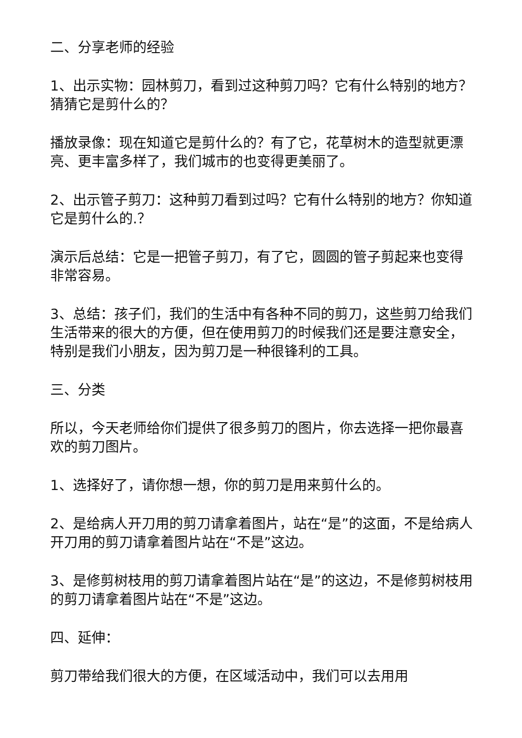二、分享老师的经验
1、出示实物：园林剪刀，看到过这种剪刀吗？它有什么特别的地方？猜猜它是剪什么的？
播放录像：现在知道它是剪什么的？有了它，花草树木的造型就更漂亮、更丰富多样了，我们城市的也变得更美丽了。
2、出示管子剪刀：这种剪刀看到过吗？它有什么特别的地方？你知道它是剪什么的.？
演示后总结：它是一把管子剪刀，有了它，圆圆的管子剪起来也变得非常容易。
3、总结：孩子们，我们的生活中有各种不同的剪刀，这些剪刀给我们生活带来的很大的方便，但在使用剪刀的时候我们还是要注意安全，特别是我们小朋友，因为剪刀是一种很锋利的工具。
三、分类
所以，今天老师给你们提供了很多剪刀的图片，你去选择一把你最喜欢的剪刀图片。
1、选择好了，请你想一想，你的剪刀是用来剪什么的。
2、是给病人开刀用的剪刀请拿着图片，站在“是”的这面，不是给病人开刀用的剪刀请拿着图片站在“不是”这边。
3、是修剪树枝用的剪刀请拿着图片站在“是”的这边，不是修剪树枝用的剪刀请拿着图片站在“不是”这边。
四、延伸：
剪刀带给我们很大的方便，在区域活动中，我们可以去用用